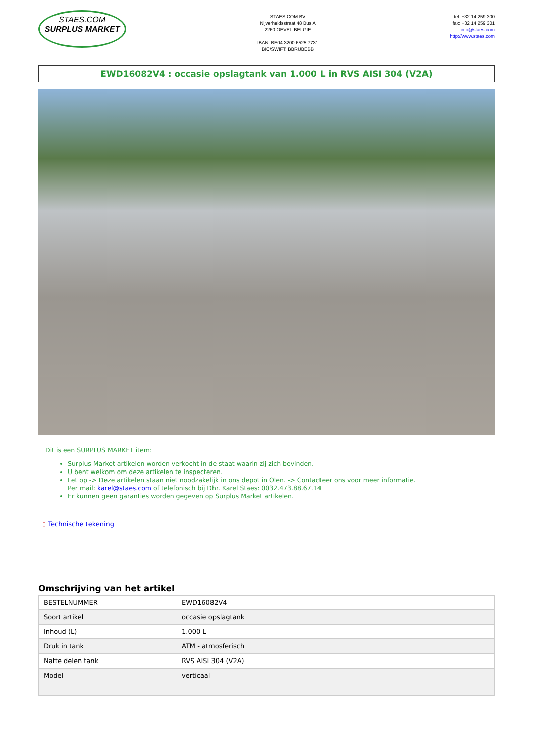STAES.COM
SURPLUS MARKET
STAES.COM BV
Nijverheidsstraat 48 Bus A
2260 OEVEL-BELGIE
IBAN: BE04 3200 6525 7731
BIC/SWIFT: BBRUBEBB
tel: +32 14 259 300
fax: +32 14 259 301
info@staes.com
http://www.staes.com
EWD16082V4 : occasie opslagtank van 1.000 L in RVS AISI 304 (V2A)
Dit is een SURPLUS MARKET item:
Surplus Market artikelen worden verkocht in de staat waarin zij zich bevinden.
U bent welkom om deze artikelen te inspecteren.
Let op -> Deze artikelen staan niet noodzakelijk in ons depot in Olen. -> Contacteer ons voor meer informatie.
Per mail: karel@staes.com of telefonisch bij Dhr. Karel Staes: 0032.473.88.67.14
Er kunnen geen garanties worden gegeven op Surplus Market artikelen.
▯ Technische tekening
Omschrijving van het artikel
| BESTELNUMMER | EWD16082V4 |
| Soort artikel | occasie opslagtank |
| Inhoud (L) | 1.000 L |
| Druk in tank | ATM - atmosferisch |
| Natte delen tank | RVS AISI 304 (V2A) |
| Model | verticaal |